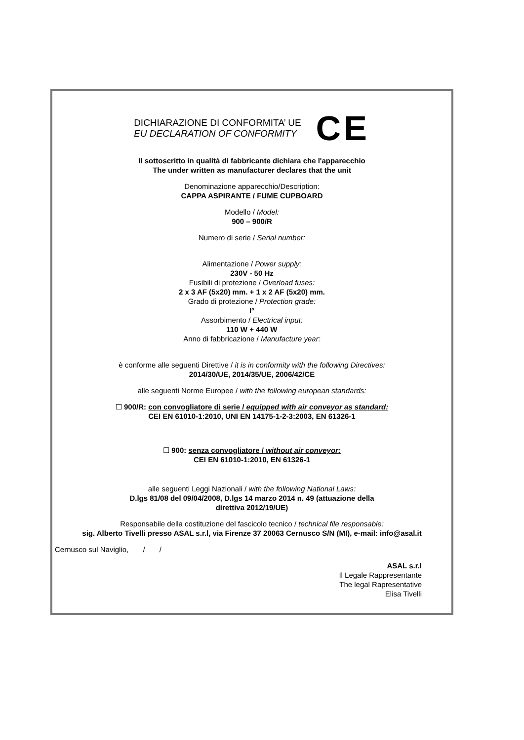DICHIARAZIONE DI CONFORMITA’ UE
EU DECLARATION OF CONFORMITY
CE
Il sottoscritto in qualità di fabbricante dichiara che l'apparecchio
The under written as manufacturer declares that the unit
Denominazione apparecchio/Description:
CAPPA ASPIRANTE / FUME CUPBOARD
Modello / Model:
900 – 900/R
Numero di serie / Serial number:
Alimentazione / Power supply:
230V - 50 Hz
Fusibili di protezione / Overload fuses:
2 x 3 AF (5x20) mm. + 1 x 2 AF (5x20) mm.
Grado di protezione / Protection grade:
I°
Assorbimento / Electrical input:
110 W + 440 W
Anno di fabbricazione / Manufacture year:
è conforme alle seguenti Direttive / it is in conformity with the following Directives:
2014/30/UE, 2014/35/UE, 2006/42/CE
alle seguenti Norme Europee / with the following european standards:
☐ 900/R: con convogliatore di serie / equipped with air conveyor as standard:
CEI EN 61010-1:2010, UNI EN 14175-1-2-3:2003, EN 61326-1
☐ 900: senza convogliatore / without air conveyor:
CEI EN 61010-1:2010, EN 61326-1
alle seguenti Leggi Nazionali / with the following National Laws:
D.lgs 81/08 del 09/04/2008, D.lgs 14 marzo 2014 n. 49 (attuazione della
direttiva 2012/19/UE)
Responsabile della costituzione del fascicolo tecnico / technical file responsable:
sig. Alberto Tivelli presso ASAL s.r.l, via Firenze 37 20063 Cernusco S/N (MI), e-mail: info@asal.it
Cernusco sul Naviglio, / /
ASAL s.r.l
Il Legale Rappresentante
The legal Rapresentative
Elisa Tivelli